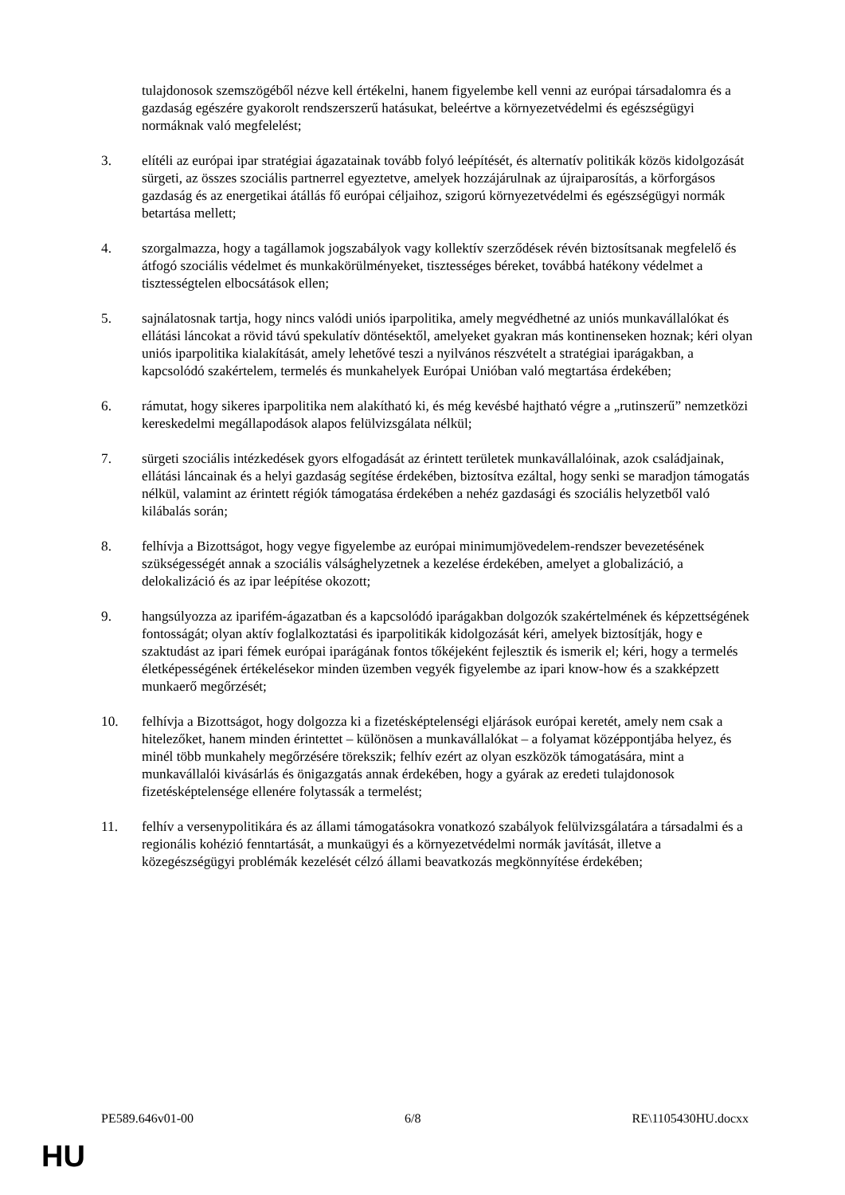tulajdonosok szemszögéből nézve kell értékelni, hanem figyelembe kell venni az európai társadalomra és a gazdaság egészére gyakorolt rendszerszerű hatásukat, beleértve a környezetvédelmi és egészségügyi normáknak való megfelelést;
3. elítéli az európai ipar stratégiai ágazatainak tovább folyó leépítését, és alternatív politikák közös kidolgozását sürgeti, az összes szociális partnerrel egyeztetve, amelyek hozzájárulnak az újraiparosítás, a körforgásos gazdaság és az energetikai átállás fő európai céljaihoz, szigorú környezetvédelmi és egészségügyi normák betartása mellett;
4. szorgalmazza, hogy a tagállamok jogszabályok vagy kollektív szerződések révén biztosítsanak megfelelő és átfogó szociális védelmet és munkakörülményeket, tisztességes béreket, továbbá hatékony védelmet a tisztességtelen elbocsátások ellen;
5. sajnálatosnak tartja, hogy nincs valódi uniós iparpolitika, amely megvédhetné az uniós munkavállalókat és ellátási láncokat a rövid távú spekulatív döntésektől, amelyeket gyakran más kontinenseken hoznak; kéri olyan uniós iparpolitika kialakítását, amely lehetővé teszi a nyilvános részvételt a stratégiai iparágakban, a kapcsolódó szakértelem, termelés és munkahelyek Európai Unióban való megtartása érdekében;
6. rámutat, hogy sikeres iparpolitika nem alakítható ki, és még kevésbé hajtható végre a „rutinszerű” nemzetközi kereskedelmi megállapodások alapos felülvizsgálata nélkül;
7. sürgeti szociális intézkedések gyors elfogadását az érintett területek munkavállalóinak, azok családjainak, ellátási láncainak és a helyi gazdaság segítése érdekében, biztosítva ezáltal, hogy senki se maradjon támogatás nélkül, valamint az érintett régiók támogatása érdekében a nehéz gazdasági és szociális helyzetből való kilábalás során;
8. felhívja a Bizottságot, hogy vegye figyelembe az európai minimumjövedelem-rendszer bevezetésének szükségességét annak a szociális válsághelyzetnek a kezelése érdekében, amelyet a globalizáció, a delokalizáció és az ipar leépítése okozott;
9. hangsúlyozza az iparifém-ágazatban és a kapcsolódó iparágakban dolgozók szakértelmének és képzettségének fontosságát; olyan aktív foglalkoztatási és iparpolitikák kidolgozását kéri, amelyek biztosítják, hogy e szaktudást az ipari fémek európai iparágának fontos tőkéjeként fejlesztik és ismerik el; kéri, hogy a termelés életképességének értékelésekor minden üzemben vegyék figyelembe az ipari know-how és a szakképzett munkaerő megőrzését;
10. felhívja a Bizottságot, hogy dolgozza ki a fizetésképtelenségi eljárások európai keretét, amely nem csak a hitelezőket, hanem minden érintettet – különösen a munkavállalókat – a folyamat középpontjába helyez, és minél több munkahely megőrzésére törekszik; felhív ezért az olyan eszközök támogatására, mint a munkavállalói kivásárlás és önigazgatás annak érdekében, hogy a gyárak az eredeti tulajdonosok fizetésképtelensége ellenére folytassák a termelést;
11. felhív a versenypolitikára és az állami támogatásokra vonatkozó szabályok felülvizsgálatára a társadalmi és a regionális kohézió fenntartását, a munkaügyi és a környezetvédelmi normák javítását, illetve a közegészségügyi problémák kezelését célzó állami beavatkozás megkönnyítése érdekében;
PE589.646v01-00 6/8 RE\1105430HU.docxx
HU